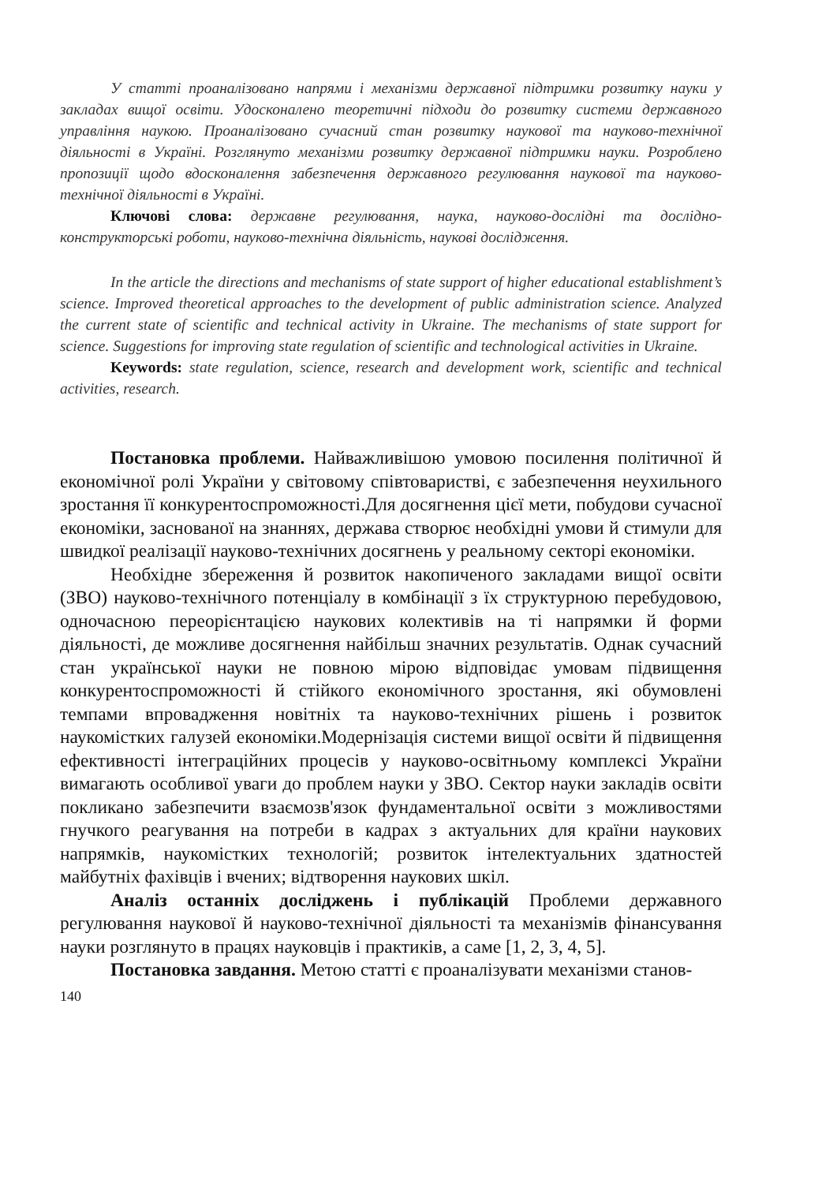У статті проаналізовано напрями і механізми державної підтримки розвитку науки у закладах вищої освіти. Удосконалено теоретичні підходи до розвитку системи державного управління наукою. Проаналізовано сучасний стан розвитку наукової та науково-технічної діяльності в Україні. Розглянуто механізми розвитку державної підтримки науки. Розроблено пропозиції щодо вдосконалення забезпечення державного регулювання наукової та науково-технічної діяльності в Україні.
Ключові слова: державне регулювання, наука, науково-дослідні та дослідно-конструкторські роботи, науково-технічна діяльність, наукові дослідження.
In the article the directions and mechanisms of state support of higher educational establishment’s science. Improved theoretical approaches to the development of public administration science. Analyzed the current state of scientific and technical activity in Ukraine. The mechanisms of state support for science. Suggestions for improving state regulation of scientific and technological activities in Ukraine.
Keywords: state regulation, science, research and development work, scientific and technical activities, research.
Постановка проблеми. Найважливішою умовою посилення політичної й економічної ролі України у світовому співтоваристві, є забезпечення неухильного зростання її конкурентоспроможності.Для досягнення цієї мети, побудови сучасної економіки, заснованої на знаннях, держава створює необхідні умови й стимули для швидкої реалізації науково-технічних досягнень у реальному секторі економіки.
Необхідне збереження й розвиток накопиченого закладами вищої освіти (ЗВО) науково-технічного потенціалу в комбінації з їх структурною перебудовою, одночасною переорієнтацією наукових колективів на ті напрямки й форми діяльності, де можливе досягнення найбільш значних результатів. Однак сучасний стан української науки не повною мірою відповідає умовам підвищення конкурентоспроможності й стійкого економічного зростання, які обумовлені темпами впровадження новітніх та науково-технічних рішень і розвиток наукомістких галузей економіки.Модернізація системи вищої освіти й підвищення ефективності інтеграційних процесів у науково-освітньому комплексі України вимагають особливої уваги до проблем науки у ЗВО. Сектор науки закладів освіти покликано забезпечити взаємозв'язок фундаментальної освіти з можливостями гнучкого реагування на потреби в кадрах з актуальних для країни наукових напрямків, наукомістких технологій; розвиток інтелектуальних здатностей майбутніх фахівців і вчених; відтворення наукових шкіл.
Аналіз останніх досліджень і публікацій Проблеми державного регулювання наукової й науково-технічної діяльності та механізмів фінансування науки розглянуто в працях науковців і практиків, а саме [1, 2, 3, 4, 5].
Постановка завдання. Метою статті є проаналізувати механізми станов-
140